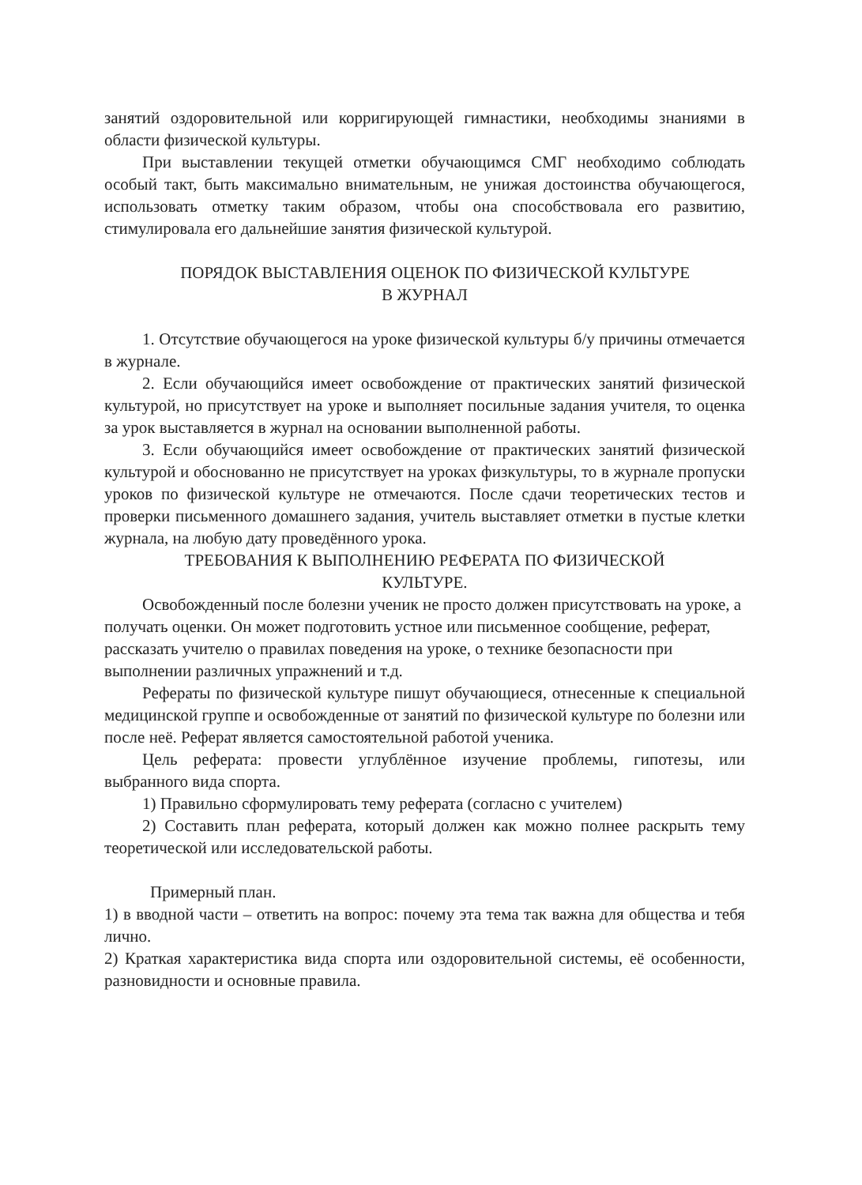занятий оздоровительной или корригирующей гимнастики, необходимы знаниями в области физической культуры.
При выставлении текущей отметки обучающимся СМГ необходимо соблюдать особый такт, быть максимально внимательным, не унижая достоинства обучающегося, использовать отметку таким образом, чтобы она способствовала его развитию, стимулировала его дальнейшие занятия физической культурой.
ПОРЯДОК ВЫСТАВЛЕНИЯ ОЦЕНОК ПО ФИЗИЧЕСКОЙ КУЛЬТУРЕ
В ЖУРНАЛ
1. Отсутствие обучающегося на уроке физической культуры б/у причины отмечается в журнале.
2. Если обучающийся имеет освобождение от практических занятий физической культурой, но присутствует на уроке и выполняет посильные задания учителя, то оценка за урок выставляется в журнал на основании выполненной работы.
3. Если обучающийся имеет освобождение от практических занятий физической культурой и обоснованно не присутствует на уроках физкультуры, то в журнале пропуски уроков по физической культуре не отмечаются. После сдачи теоретических тестов и проверки письменного домашнего задания, учитель выставляет отметки в пустые клетки журнала, на любую дату проведённого урока.
ТРЕБОВАНИЯ К ВЫПОЛНЕНИЮ РЕФЕРАТА ПО ФИЗИЧЕСКОЙ
КУЛЬТУРЕ.
Освобожденный после болезни ученик не просто должен присутствовать на уроке, а получать оценки. Он может подготовить устное или письменное сообщение, реферат, рассказать учителю о правилах поведения на уроке, о технике безопасности при выполнении различных упражнений и т.д.
Рефераты по физической культуре пишут обучающиеся, отнесенные к специальной медицинской группе и освобожденные от занятий по физической культуре по болезни или после неё. Реферат является самостоятельной работой ученика.
Цель реферата: провести углублённое изучение проблемы, гипотезы, или выбранного вида спорта.
1) Правильно сформулировать тему реферата (согласно с учителем)
2) Составить план реферата, который должен как можно полнее раскрыть тему теоретической или исследовательской работы.
Примерный план.
1) в вводной части – ответить на вопрос: почему эта тема так важна для общества и тебя лично.
2) Краткая характеристика вида спорта или оздоровительной системы, её особенности, разновидности и основные правила.